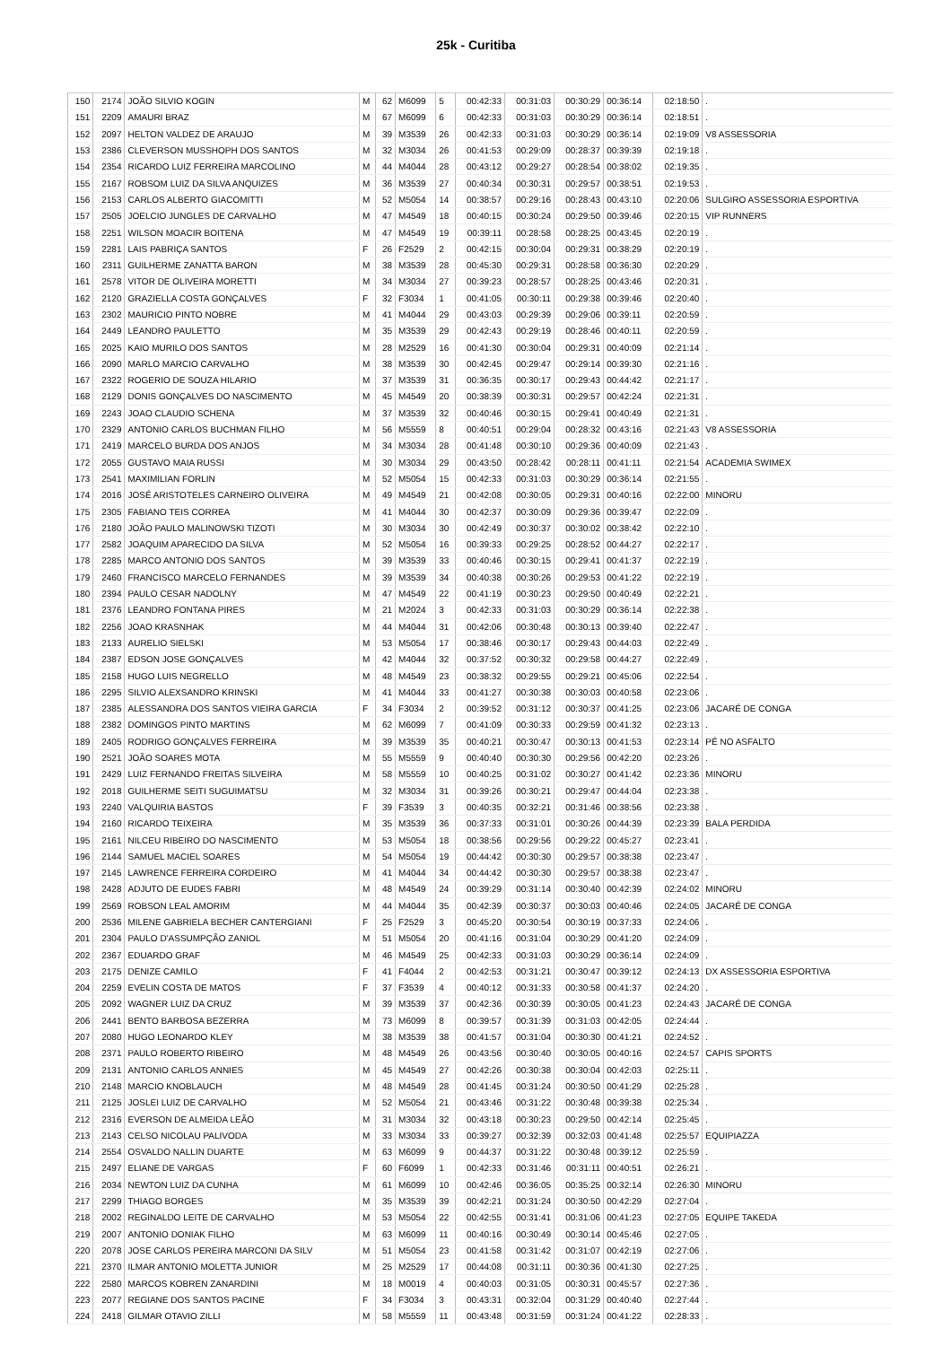25k - Curitiba
| 150 | 2174 | JOÃO SILVIO KOGIN | M | 62 | M6099 | 5 | 00:42:33 | 00:31:03 | 00:30:29 | 00:36:14 | 02:18:50 | . |
| 151 | 2209 | AMAURI BRAZ | M | 67 | M6099 | 6 | 00:42:33 | 00:31:03 | 00:30:29 | 00:36:14 | 02:18:51 | . |
| 152 | 2097 | HELTON VALDEZ DE ARAUJO | M | 39 | M3539 | 26 | 00:42:33 | 00:31:03 | 00:30:29 | 00:36:14 | 02:19:09 | V8 ASSESSORIA |
| 153 | 2386 | CLEVERSON MUSSHOPH DOS SANTOS | M | 32 | M3034 | 26 | 00:41:53 | 00:29:09 | 00:28:37 | 00:39:39 | 02:19:18 | . |
| 154 | 2354 | RICARDO LUIZ FERREIRA MARCOLINO | M | 44 | M4044 | 28 | 00:43:12 | 00:29:27 | 00:28:54 | 00:38:02 | 02:19:35 | . |
| 155 | 2167 | ROBSOM LUIZ DA SILVA ANQUIZES | M | 36 | M3539 | 27 | 00:40:34 | 00:30:31 | 00:29:57 | 00:38:51 | 02:19:53 | . |
| 156 | 2153 | CARLOS ALBERTO GIACOMITTI | M | 52 | M5054 | 14 | 00:38:57 | 00:29:16 | 00:28:43 | 00:43:10 | 02:20:06 | SULGIRO ASSESSORIA ESPORTIVA |
| 157 | 2505 | JOELCIO JUNGLES DE CARVALHO | M | 47 | M4549 | 18 | 00:40:15 | 00:30:24 | 00:29:50 | 00:39:46 | 02:20:15 | VIP RUNNERS |
| 158 | 2251 | WILSON MOACIR BOITENA | M | 47 | M4549 | 19 | 00:39:11 | 00:28:58 | 00:28:25 | 00:43:45 | 02:20:19 | . |
| 159 | 2281 | LAIS PABRIÇA SANTOS | F | 26 | F2529 | 2 | 00:42:15 | 00:30:04 | 00:29:31 | 00:38:29 | 02:20:19 | . |
| 160 | 2311 | GUILHERME ZANATTA BARON | M | 38 | M3539 | 28 | 00:45:30 | 00:29:31 | 00:28:58 | 00:36:30 | 02:20:29 | . |
| 161 | 2578 | VITOR DE OLIVEIRA MORETTI | M | 34 | M3034 | 27 | 00:39:23 | 00:28:57 | 00:28:25 | 00:43:46 | 02:20:31 | . |
| 162 | 2120 | GRAZIELLA COSTA GONÇALVES | F | 32 | F3034 | 1 | 00:41:05 | 00:30:11 | 00:29:38 | 00:39:46 | 02:20:40 | . |
| 163 | 2302 | MAURICIO PINTO NOBRE | M | 41 | M4044 | 29 | 00:43:03 | 00:29:39 | 00:29:06 | 00:39:11 | 02:20:59 | . |
| 164 | 2449 | LEANDRO PAULETTO | M | 35 | M3539 | 29 | 00:42:43 | 00:29:19 | 00:28:46 | 00:40:11 | 02:20:59 | . |
| 165 | 2025 | KAIO MURILO DOS SANTOS | M | 28 | M2529 | 16 | 00:41:30 | 00:30:04 | 00:29:31 | 00:40:09 | 02:21:14 | . |
| 166 | 2090 | MARLO MARCIO CARVALHO | M | 38 | M3539 | 30 | 00:42:45 | 00:29:47 | 00:29:14 | 00:39:30 | 02:21:16 | . |
| 167 | 2322 | ROGERIO DE SOUZA HILARIO | M | 37 | M3539 | 31 | 00:36:35 | 00:30:17 | 00:29:43 | 00:44:42 | 02:21:17 | . |
| 168 | 2129 | DONIS GONÇALVES DO NASCIMENTO | M | 45 | M4549 | 20 | 00:38:39 | 00:30:31 | 00:29:57 | 00:42:24 | 02:21:31 | . |
| 169 | 2243 | JOAO CLAUDIO SCHENA | M | 37 | M3539 | 32 | 00:40:46 | 00:30:15 | 00:29:41 | 00:40:49 | 02:21:31 | . |
| 170 | 2329 | ANTONIO CARLOS BUCHMAN FILHO | M | 56 | M5559 | 8 | 00:40:51 | 00:29:04 | 00:28:32 | 00:43:16 | 02:21:43 | V8 ASSESSORIA |
| 171 | 2419 | MARCELO BURDA DOS ANJOS | M | 34 | M3034 | 28 | 00:41:48 | 00:30:10 | 00:29:36 | 00:40:09 | 02:21:43 | . |
| 172 | 2055 | GUSTAVO MAIA RUSSI | M | 30 | M3034 | 29 | 00:43:50 | 00:28:42 | 00:28:11 | 00:41:11 | 02:21:54 | ACADEMIA SWIMEX |
| 173 | 2541 | MAXIMILIAN FORLIN | M | 52 | M5054 | 15 | 00:42:33 | 00:31:03 | 00:30:29 | 00:36:14 | 02:21:55 | . |
| 174 | 2016 | JOSÉ ARISTOTELES CARNEIRO OLIVEIRA | M | 49 | M4549 | 21 | 00:42:08 | 00:30:05 | 00:29:31 | 00:40:16 | 02:22:00 | MINORU |
| 175 | 2305 | FABIANO TEIS CORREA | M | 41 | M4044 | 30 | 00:42:37 | 00:30:09 | 00:29:36 | 00:39:47 | 02:22:09 | . |
| 176 | 2180 | JOÃO PAULO MALINOWSKI TIZOTI | M | 30 | M3034 | 30 | 00:42:49 | 00:30:37 | 00:30:02 | 00:38:42 | 02:22:10 | . |
| 177 | 2582 | JOAQUIM APARECIDO DA SILVA | M | 52 | M5054 | 16 | 00:39:33 | 00:29:25 | 00:28:52 | 00:44:27 | 02:22:17 | . |
| 178 | 2285 | MARCO ANTONIO DOS SANTOS | M | 39 | M3539 | 33 | 00:40:46 | 00:30:15 | 00:29:41 | 00:41:37 | 02:22:19 | . |
| 179 | 2460 | FRANCISCO MARCELO FERNANDES | M | 39 | M3539 | 34 | 00:40:38 | 00:30:26 | 00:29:53 | 00:41:22 | 02:22:19 | . |
| 180 | 2394 | PAULO CESAR NADOLNY | M | 47 | M4549 | 22 | 00:41:19 | 00:30:23 | 00:29:50 | 00:40:49 | 02:22:21 | . |
| 181 | 2376 | LEANDRO FONTANA PIRES | M | 21 | M2024 | 3 | 00:42:33 | 00:31:03 | 00:30:29 | 00:36:14 | 02:22:38 | . |
| 182 | 2256 | JOAO KRASNHAK | M | 44 | M4044 | 31 | 00:42:06 | 00:30:48 | 00:30:13 | 00:39:40 | 02:22:47 | . |
| 183 | 2133 | AURELIO SIELSKI | M | 53 | M5054 | 17 | 00:38:46 | 00:30:17 | 00:29:43 | 00:44:03 | 02:22:49 | . |
| 184 | 2387 | EDSON JOSE GONÇALVES | M | 42 | M4044 | 32 | 00:37:52 | 00:30:32 | 00:29:58 | 00:44:27 | 02:22:49 | . |
| 185 | 2158 | HUGO LUIS NEGRELLO | M | 48 | M4549 | 23 | 00:38:32 | 00:29:55 | 00:29:21 | 00:45:06 | 02:22:54 | . |
| 186 | 2295 | SILVIO ALEXSANDRO KRINSKI | M | 41 | M4044 | 33 | 00:41:27 | 00:30:38 | 00:30:03 | 00:40:58 | 02:23:06 | . |
| 187 | 2385 | ALESSANDRA DOS SANTOS VIEIRA GARCIA | F | 34 | F3034 | 2 | 00:39:52 | 00:31:12 | 00:30:37 | 00:41:25 | 02:23:06 | JACARÉ DE CONGA |
| 188 | 2382 | DOMINGOS PINTO MARTINS | M | 62 | M6099 | 7 | 00:41:09 | 00:30:33 | 00:29:59 | 00:41:32 | 02:23:13 | . |
| 189 | 2405 | RODRIGO GONÇALVES FERREIRA | M | 39 | M3539 | 35 | 00:40:21 | 00:30:47 | 00:30:13 | 00:41:53 | 02:23:14 | PÉ NO ASFALTO |
| 190 | 2521 | JOÃO SOARES MOTA | M | 55 | M5559 | 9 | 00:40:40 | 00:30:30 | 00:29:56 | 00:42:20 | 02:23:26 | . |
| 191 | 2429 | LUIZ FERNANDO FREITAS SILVEIRA | M | 58 | M5559 | 10 | 00:40:25 | 00:31:02 | 00:30:27 | 00:41:42 | 02:23:36 | MINORU |
| 192 | 2018 | GUILHERME SEITI SUGUIMATSU | M | 32 | M3034 | 31 | 00:39:26 | 00:30:21 | 00:29:47 | 00:44:04 | 02:23:38 | . |
| 193 | 2240 | VALQUIRIA BASTOS | F | 39 | F3539 | 3 | 00:40:35 | 00:32:21 | 00:31:46 | 00:38:56 | 02:23:38 | . |
| 194 | 2160 | RICARDO TEIXEIRA | M | 35 | M3539 | 36 | 00:37:33 | 00:31:01 | 00:30:26 | 00:44:39 | 02:23:39 | BALA PERDIDA |
| 195 | 2161 | NILCEU RIBEIRO DO NASCIMENTO | M | 53 | M5054 | 18 | 00:38:56 | 00:29:56 | 00:29:22 | 00:45:27 | 02:23:41 | . |
| 196 | 2144 | SAMUEL MACIEL SOARES | M | 54 | M5054 | 19 | 00:44:42 | 00:30:30 | 00:29:57 | 00:38:38 | 02:23:47 | . |
| 197 | 2145 | LAWRENCE FERREIRA CORDEIRO | M | 41 | M4044 | 34 | 00:44:42 | 00:30:30 | 00:29:57 | 00:38:38 | 02:23:47 | . |
| 198 | 2428 | ADJUTO DE EUDES FABRI | M | 48 | M4549 | 24 | 00:39:29 | 00:31:14 | 00:30:40 | 00:42:39 | 02:24:02 | MINORU |
| 199 | 2569 | ROBSON LEAL AMORIM | M | 44 | M4044 | 35 | 00:42:39 | 00:30:37 | 00:30:03 | 00:40:46 | 02:24:05 | JACARÉ DE CONGA |
| 200 | 2536 | MILENE GABRIELA BECHER CANTERGIANI | F | 25 | F2529 | 3 | 00:45:20 | 00:30:54 | 00:30:19 | 00:37:33 | 02:24:06 | . |
| 201 | 2304 | PAULO D'ASSUMPÇÃO ZANIOL | M | 51 | M5054 | 20 | 00:41:16 | 00:31:04 | 00:30:29 | 00:41:20 | 02:24:09 | . |
| 202 | 2367 | EDUARDO GRAF | M | 46 | M4549 | 25 | 00:42:33 | 00:31:03 | 00:30:29 | 00:36:14 | 02:24:09 | . |
| 203 | 2175 | DENIZE CAMILO | F | 41 | F4044 | 2 | 00:42:53 | 00:31:21 | 00:30:47 | 00:39:12 | 02:24:13 | DX ASSESSORIA ESPORTIVA |
| 204 | 2259 | EVELIN COSTA DE MATOS | F | 37 | F3539 | 4 | 00:40:12 | 00:31:33 | 00:30:58 | 00:41:37 | 02:24:20 | . |
| 205 | 2092 | WAGNER LUIZ DA CRUZ | M | 39 | M3539 | 37 | 00:42:36 | 00:30:39 | 00:30:05 | 00:41:23 | 02:24:43 | JACARÉ DE CONGA |
| 206 | 2441 | BENTO BARBOSA BEZERRA | M | 73 | M6099 | 8 | 00:39:57 | 00:31:39 | 00:31:03 | 00:42:05 | 02:24:44 | . |
| 207 | 2080 | HUGO LEONARDO KLEY | M | 38 | M3539 | 38 | 00:41:57 | 00:31:04 | 00:30:30 | 00:41:21 | 02:24:52 | . |
| 208 | 2371 | PAULO ROBERTO RIBEIRO | M | 48 | M4549 | 26 | 00:43:56 | 00:30:40 | 00:30:05 | 00:40:16 | 02:24:57 | CAPIS SPORTS |
| 209 | 2131 | ANTONIO CARLOS ANNIES | M | 45 | M4549 | 27 | 00:42:26 | 00:30:38 | 00:30:04 | 00:42:03 | 02:25:11 | . |
| 210 | 2148 | MARCIO KNOBLAUCH | M | 48 | M4549 | 28 | 00:41:45 | 00:31:24 | 00:30:50 | 00:41:29 | 02:25:28 | . |
| 211 | 2125 | JOSLEI LUIZ DE CARVALHO | M | 52 | M5054 | 21 | 00:43:46 | 00:31:22 | 00:30:48 | 00:39:38 | 02:25:34 | . |
| 212 | 2316 | EVERSON DE ALMEIDA LEÃO | M | 31 | M3034 | 32 | 00:43:18 | 00:30:23 | 00:29:50 | 00:42:14 | 02:25:45 | . |
| 213 | 2143 | CELSO NICOLAU PALIVODA | M | 33 | M3034 | 33 | 00:39:27 | 00:32:39 | 00:32:03 | 00:41:48 | 02:25:57 | EQUIPIAZZA |
| 214 | 2554 | OSVALDO NALLIN DUARTE | M | 63 | M6099 | 9 | 00:44:37 | 00:31:22 | 00:30:48 | 00:39:12 | 02:25:59 | . |
| 215 | 2497 | ELIANE DE VARGAS | F | 60 | F6099 | 1 | 00:42:33 | 00:31:46 | 00:31:11 | 00:40:51 | 02:26:21 | . |
| 216 | 2034 | NEWTON LUIZ DA CUNHA | M | 61 | M6099 | 10 | 00:42:46 | 00:36:05 | 00:35:25 | 00:32:14 | 02:26:30 | MINORU |
| 217 | 2299 | THIAGO BORGES | M | 35 | M3539 | 39 | 00:42:21 | 00:31:24 | 00:30:50 | 00:42:29 | 02:27:04 | . |
| 218 | 2002 | REGINALDO LEITE DE CARVALHO | M | 53 | M5054 | 22 | 00:42:55 | 00:31:41 | 00:31:06 | 00:41:23 | 02:27:05 | EQUIPE TAKEDA |
| 219 | 2007 | ANTONIO DONIAK FILHO | M | 63 | M6099 | 11 | 00:40:16 | 00:30:49 | 00:30:14 | 00:45:46 | 02:27:05 | . |
| 220 | 2078 | JOSE CARLOS PEREIRA MARCONI DA SILV | M | 51 | M5054 | 23 | 00:41:58 | 00:31:42 | 00:31:07 | 00:42:19 | 02:27:06 | . |
| 221 | 2370 | ILMAR ANTONIO MOLETTA JUNIOR | M | 25 | M2529 | 17 | 00:44:08 | 00:31:11 | 00:30:36 | 00:41:30 | 02:27:25 | . |
| 222 | 2580 | MARCOS KOBREN ZANARDINI | M | 18 | M0019 | 4 | 00:40:03 | 00:31:05 | 00:30:31 | 00:45:57 | 02:27:36 | . |
| 223 | 2077 | REGIANE DOS SANTOS PACINE | F | 34 | F3034 | 3 | 00:43:31 | 00:32:04 | 00:31:29 | 00:40:40 | 02:27:44 | . |
| 224 | 2418 | GILMAR OTAVIO ZILLI | M | 58 | M5559 | 11 | 00:43:48 | 00:31:59 | 00:31:24 | 00:41:22 | 02:28:33 | . |